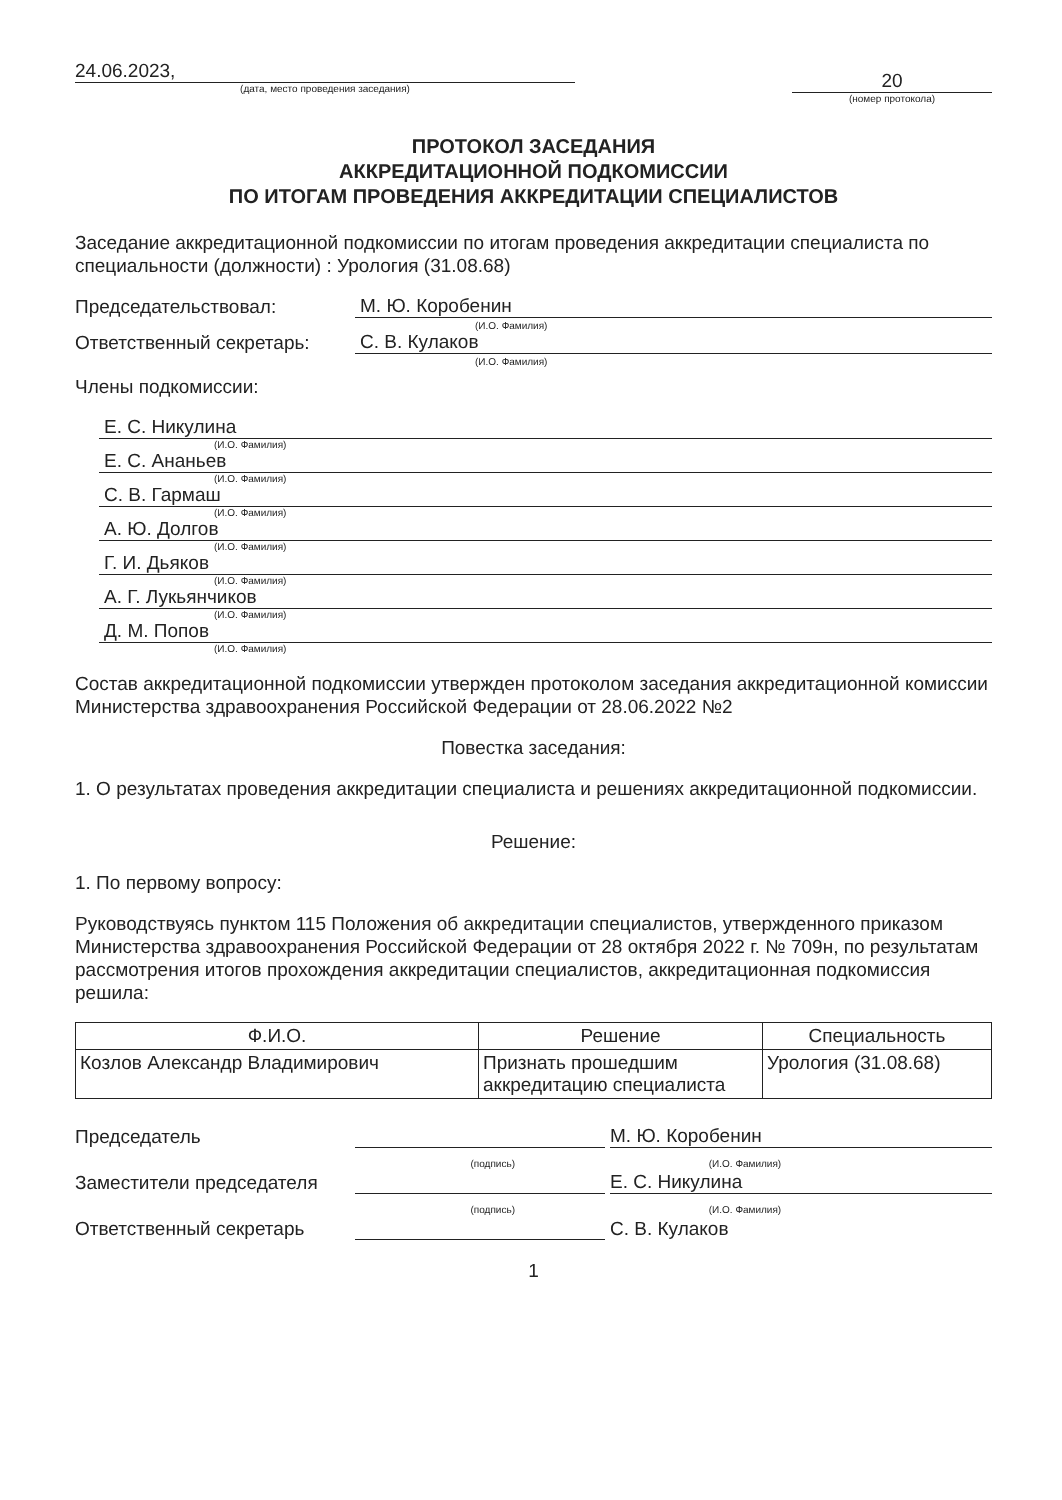24.06.2023,
(дата, место проведения заседания)
20
(номер протокола)
ПРОТОКОЛ ЗАСЕДАНИЯ
АККРЕДИТАЦИОННОЙ ПОДКОМИССИИ
ПО ИТОГАМ ПРОВЕДЕНИЯ АККРЕДИТАЦИИ СПЕЦИАЛИСТОВ
Заседание аккредитационной подкомиссии по итогам проведения аккредитации специалиста по специальности (должности) : Урология (31.08.68)
Председательствовал:
М. Ю. Коробенин
(И.О. Фамилия)
Ответственный секретарь:
С. В. Кулаков
(И.О. Фамилия)
Члены подкомиссии:
Е. С. Никулина
(И.О. Фамилия)
Е. С. Ананьев
(И.О. Фамилия)
С. В. Гармаш
(И.О. Фамилия)
А. Ю. Долгов
(И.О. Фамилия)
Г. И. Дьяков
(И.О. Фамилия)
А. Г. Лукьянчиков
(И.О. Фамилия)
Д. М. Попов
(И.О. Фамилия)
Состав аккредитационной подкомиссии утвержден протоколом заседания аккредитационной комиссии Министерства здравоохранения Российской Федерации от 28.06.2022 №2
Повестка заседания:
1. О результатах проведения аккредитации специалиста и решениях аккредитационной подкомиссии.
Решение:
1. По первому вопросу:
Руководствуясь пунктом 115 Положения об аккредитации специалистов, утвержденного приказом Министерства здравоохранения Российской Федерации от 28 октября 2022 г. № 709н, по результатам рассмотрения итогов прохождения аккредитации специалистов, аккредитационная подкомиссия решила:
| Ф.И.О. | Решение | Специальность |
| --- | --- | --- |
| Козлов Александр Владимирович | Признать прошедшим аккредитацию специалиста | Урология (31.08.68) |
Председатель
М. Ю. Коробенин
(подпись) (И.О. Фамилия)
Заместители председателя
Е. С. Никулина
(подпись) (И.О. Фамилия)
Ответственный секретарь
С. В. Кулаков
1